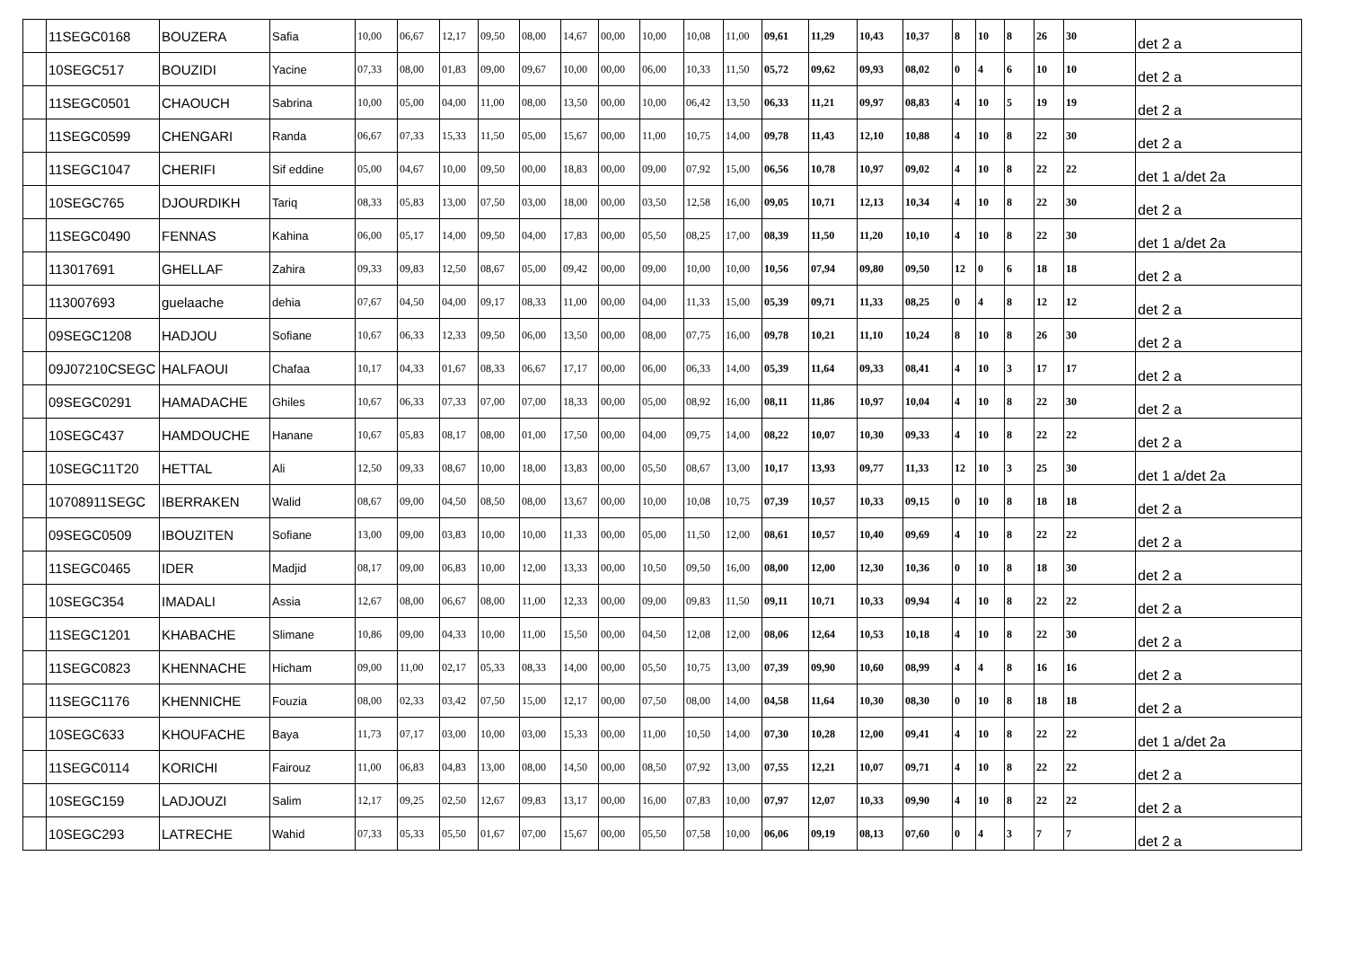| | 11SEGC0168 | BOUZERA | Safia | 10,00 | 06,67 | 12,17 | 09,50 | 08,00 | 14,67 | 00,00 | 10,00 | 10,08 | 11,00 | 09,61 | 11,29 | 10,43 | 10,37 | 8 | 10 | 8 | 26 | 30 | det 2 a |
| | 10SEGC517 | BOUZIDI | Yacine | 07,33 | 08,00 | 01,83 | 09,00 | 09,67 | 10,00 | 00,00 | 06,00 | 10,33 | 11,50 | 05,72 | 09,62 | 09,93 | 08,02 | 0 | 4 | 6 | 10 | 10 | det 2 a |
| | 11SEGC0501 | CHAOUCH | Sabrina | 10,00 | 05,00 | 04,00 | 11,00 | 08,00 | 13,50 | 00,00 | 10,00 | 06,42 | 13,50 | 06,33 | 11,21 | 09,97 | 08,83 | 4 | 10 | 5 | 19 | 19 | det 2 a |
| | 11SEGC0599 | CHENGARI | Randa | 06,67 | 07,33 | 15,33 | 11,50 | 05,00 | 15,67 | 00,00 | 11,00 | 10,75 | 14,00 | 09,78 | 11,43 | 12,10 | 10,88 | 4 | 10 | 8 | 22 | 30 | det 2 a |
| | 11SEGC1047 | CHERIFI | Sif eddine | 05,00 | 04,67 | 10,00 | 09,50 | 00,00 | 18,83 | 00,00 | 09,00 | 07,92 | 15,00 | 06,56 | 10,78 | 10,97 | 09,02 | 4 | 10 | 8 | 22 | 22 | det 1 a/det 2a |
| | 10SEGC765 | DJOURDIKH | Tariq | 08,33 | 05,83 | 13,00 | 07,50 | 03,00 | 18,00 | 00,00 | 03,50 | 12,58 | 16,00 | 09,05 | 10,71 | 12,13 | 10,34 | 4 | 10 | 8 | 22 | 30 | det 2 a |
| | 11SEGC0490 | FENNAS | Kahina | 06,00 | 05,17 | 14,00 | 09,50 | 04,00 | 17,83 | 00,00 | 05,50 | 08,25 | 17,00 | 08,39 | 11,50 | 11,20 | 10,10 | 4 | 10 | 8 | 22 | 30 | det 1 a/det 2a |
| | 113017691 | GHELLAF | Zahira | 09,33 | 09,83 | 12,50 | 08,67 | 05,00 | 09,42 | 00,00 | 09,00 | 10,00 | 10,00 | 10,56 | 07,94 | 09,80 | 09,50 | 12 | 0 | 6 | 18 | 18 | det 2 a |
| | 113007693 | guelaache | dehia | 07,67 | 04,50 | 04,00 | 09,17 | 08,33 | 11,00 | 00,00 | 04,00 | 11,33 | 15,00 | 05,39 | 09,71 | 11,33 | 08,25 | 0 | 4 | 8 | 12 | 12 | det 2 a |
| | 09SEGC1208 | HADJOU | Sofiane | 10,67 | 06,33 | 12,33 | 09,50 | 06,00 | 13,50 | 00,00 | 08,00 | 07,75 | 16,00 | 09,78 | 10,21 | 11,10 | 10,24 | 8 | 10 | 8 | 26 | 30 | det 2 a |
| | 09J07210CSEGC | HALFAOUI | Chafaa | 10,17 | 04,33 | 01,67 | 08,33 | 06,67 | 17,17 | 00,00 | 06,00 | 06,33 | 14,00 | 05,39 | 11,64 | 09,33 | 08,41 | 4 | 10 | 3 | 17 | 17 | det 2 a |
| | 09SEGC0291 | HAMADACHE | Ghiles | 10,67 | 06,33 | 07,33 | 07,00 | 07,00 | 18,33 | 00,00 | 05,00 | 08,92 | 16,00 | 08,11 | 11,86 | 10,97 | 10,04 | 4 | 10 | 8 | 22 | 30 | det 2 a |
| | 10SEGC437 | HAMDOUCHE | Hanane | 10,67 | 05,83 | 08,17 | 08,00 | 01,00 | 17,50 | 00,00 | 04,00 | 09,75 | 14,00 | 08,22 | 10,07 | 10,30 | 09,33 | 4 | 10 | 8 | 22 | 22 | det 2 a |
| | 10SEGC11T20 | HETTAL | Ali | 12,50 | 09,33 | 08,67 | 10,00 | 18,00 | 13,83 | 00,00 | 05,50 | 08,67 | 13,00 | 10,17 | 13,93 | 09,77 | 11,33 | 12 | 10 | 3 | 25 | 30 | det 1 a/det 2a |
| | 10708911SEGC | IBERRAKEN | Walid | 08,67 | 09,00 | 04,50 | 08,50 | 08,00 | 13,67 | 00,00 | 10,00 | 10,08 | 10,75 | 07,39 | 10,57 | 10,33 | 09,15 | 0 | 10 | 8 | 18 | 18 | det 2 a |
| | 09SEGC0509 | IBOUZITEN | Sofiane | 13,00 | 09,00 | 03,83 | 10,00 | 10,00 | 11,33 | 00,00 | 05,00 | 11,50 | 12,00 | 08,61 | 10,57 | 10,40 | 09,69 | 4 | 10 | 8 | 22 | 22 | det 2 a |
| | 11SEGC0465 | IDER | Madjid | 08,17 | 09,00 | 06,83 | 10,00 | 12,00 | 13,33 | 00,00 | 10,50 | 09,50 | 16,00 | 08,00 | 12,00 | 12,30 | 10,36 | 0 | 10 | 8 | 18 | 30 | det 2 a |
| | 10SEGC354 | IMADALI | Assia | 12,67 | 08,00 | 06,67 | 08,00 | 11,00 | 12,33 | 00,00 | 09,00 | 09,83 | 11,50 | 09,11 | 10,71 | 10,33 | 09,94 | 4 | 10 | 8 | 22 | 22 | det 2 a |
| | 11SEGC1201 | KHABACHE | Slimane | 10,86 | 09,00 | 04,33 | 10,00 | 11,00 | 15,50 | 00,00 | 04,50 | 12,08 | 12,00 | 08,06 | 12,64 | 10,53 | 10,18 | 4 | 10 | 8 | 22 | 30 | det 2 a |
| | 11SEGC0823 | KHENNACHE | Hicham | 09,00 | 11,00 | 02,17 | 05,33 | 08,33 | 14,00 | 00,00 | 05,50 | 10,75 | 13,00 | 07,39 | 09,90 | 10,60 | 08,99 | 4 | 4 | 8 | 16 | 16 | det 2 a |
| | 11SEGC1176 | KHENNICHE | Fouzia | 08,00 | 02,33 | 03,42 | 07,50 | 15,00 | 12,17 | 00,00 | 07,50 | 08,00 | 14,00 | 04,58 | 11,64 | 10,30 | 08,30 | 0 | 10 | 8 | 18 | 18 | det 2 a |
| | 10SEGC633 | KHOUFACHE | Baya | 11,73 | 07,17 | 03,00 | 10,00 | 03,00 | 15,33 | 00,00 | 11,00 | 10,50 | 14,00 | 07,30 | 10,28 | 12,00 | 09,41 | 4 | 10 | 8 | 22 | 22 | det 1 a/det 2a |
| | 11SEGC0114 | KORICHI | Fairouz | 11,00 | 06,83 | 04,83 | 13,00 | 08,00 | 14,50 | 00,00 | 08,50 | 07,92 | 13,00 | 07,55 | 12,21 | 10,07 | 09,71 | 4 | 10 | 8 | 22 | 22 | det 2 a |
| | 10SEGC159 | LADJOUZI | Salim | 12,17 | 09,25 | 02,50 | 12,67 | 09,83 | 13,17 | 00,00 | 16,00 | 07,83 | 10,00 | 07,97 | 12,07 | 10,33 | 09,90 | 4 | 10 | 8 | 22 | 22 | det 2 a |
| | 10SEGC293 | LATRECHE | Wahid | 07,33 | 05,33 | 05,50 | 01,67 | 07,00 | 15,67 | 00,00 | 05,50 | 07,58 | 10,00 | 06,06 | 09,19 | 08,13 | 07,60 | 0 | 4 | 3 | 7 | 7 | det 2 a |